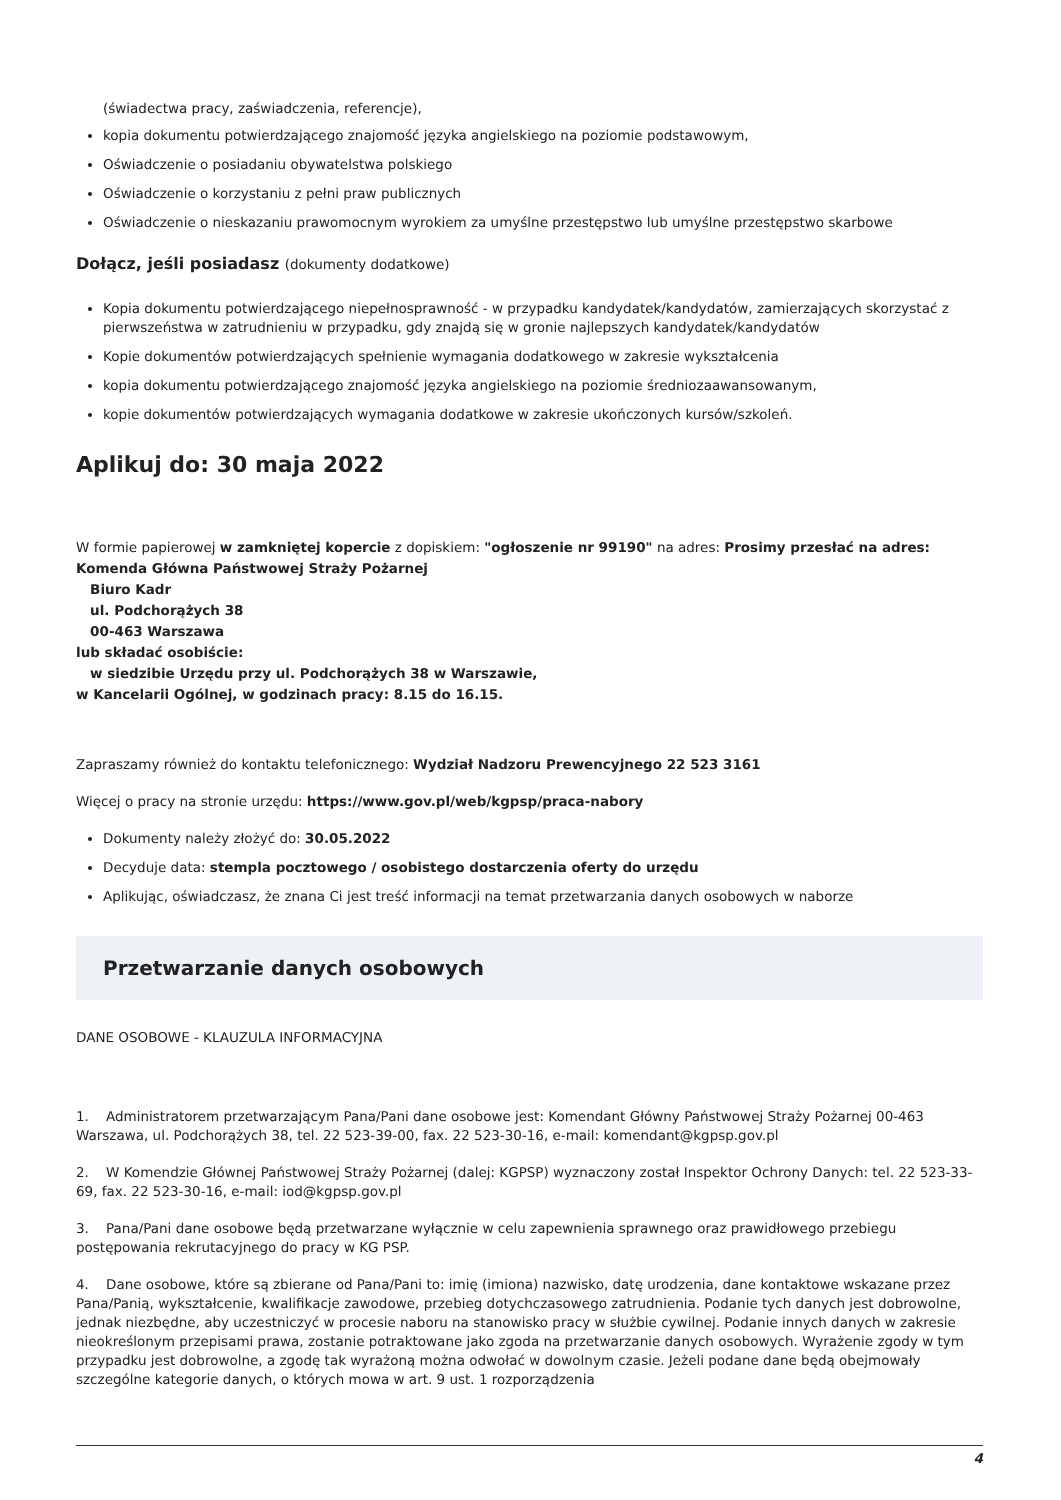(świadectwa pracy, zaświadczenia, referencje),
kopia dokumentu potwierdzającego znajomość języka angielskiego na poziomie podstawowym,
Oświadczenie o posiadaniu obywatelstwa polskiego
Oświadczenie o korzystaniu z pełni praw publicznych
Oświadczenie o nieskazaniu prawomocnym wyrokiem za umyślne przestępstwo lub umyślne przestępstwo skarbowe
Dołącz, jeśli posiadasz (dokumenty dodatkowe)
Kopia dokumentu potwierdzającego niepełnosprawność - w przypadku kandydatek/kandydatów, zamierzających skorzystać z pierwszeństwa w zatrudnieniu w przypadku, gdy znajdą się w gronie najlepszych kandydatek/kandydatów
Kopie dokumentów potwierdzających spełnienie wymagania dodatkowego w zakresie wykształcenia
kopia dokumentu potwierdzającego znajomość języka angielskiego na poziomie średniozaawansowanym,
kopie dokumentów potwierdzających wymagania dodatkowe w zakresie ukończonych kursów/szkoleń.
Aplikuj do: 30 maja 2022
W formie papierowej w zamkniętej kopercie z dopiskiem: "ogłoszenie nr 99190" na adres: Prosimy przesłać na adres:
Komenda Główna Państwowej Straży Pożarnej
Biuro Kadr
ul. Podchorążych 38
00-463 Warszawa
lub składać osobiście:
w siedzibie Urzędu przy ul. Podchorążych 38 w Warszawie,
w Kancelarii Ogólnej, w godzinach pracy: 8.15 do 16.15.
Zapraszamy również do kontaktu telefonicznego: Wydział Nadzoru Prewencyjnego 22 523 3161
Więcej o pracy na stronie urzędu: https://www.gov.pl/web/kgpsp/praca-nabory
Dokumenty należy złożyć do: 30.05.2022
Decyduje data: stempla pocztowego / osobistego dostarczenia oferty do urzędu
Aplikując, oświadczasz, że znana Ci jest treść informacji na temat przetwarzania danych osobowych w naborze
Przetwarzanie danych osobowych
DANE OSOBOWE - KLAUZULA INFORMACYJNA
1. Administratorem przetwarzającym Pana/Pani dane osobowe jest: Komendant Główny Państwowej Straży Pożarnej 00-463 Warszawa, ul. Podchorążych 38, tel. 22 523-39-00, fax. 22 523-30-16, e-mail: komendant@kgpsp.gov.pl
2. W Komendzie Głównej Państwowej Straży Pożarnej (dalej: KGPSP) wyznaczony został Inspektor Ochrony Danych: tel. 22 523-33-69, fax. 22 523-30-16, e-mail: iod@kgpsp.gov.pl
3. Pana/Pani dane osobowe będą przetwarzane wyłącznie w celu zapewnienia sprawnego oraz prawidłowego przebiegu postępowania rekrutacyjnego do pracy w KG PSP.
4. Dane osobowe, które są zbierane od Pana/Pani to: imię (imiona) nazwisko, datę urodzenia, dane kontaktowe wskazane przez Pana/Panią, wykształcenie, kwalifikacje zawodowe, przebieg dotychczasowego zatrudnienia. Podanie tych danych jest dobrowolne, jednak niezbędne, aby uczestniczyć w procesie naboru na stanowisko pracy w służbie cywilnej. Podanie innych danych w zakresie nieokreślonym przepisami prawa, zostanie potraktowane jako zgoda na przetwarzanie danych osobowych. Wyrażenie zgody w tym przypadku jest dobrowolne, a zgodę tak wyrażoną można odwołać w dowolnym czasie. Jeżeli podane dane będą obejmowały szczególne kategorie danych, o których mowa w art. 9 ust. 1 rozporządzenia
4